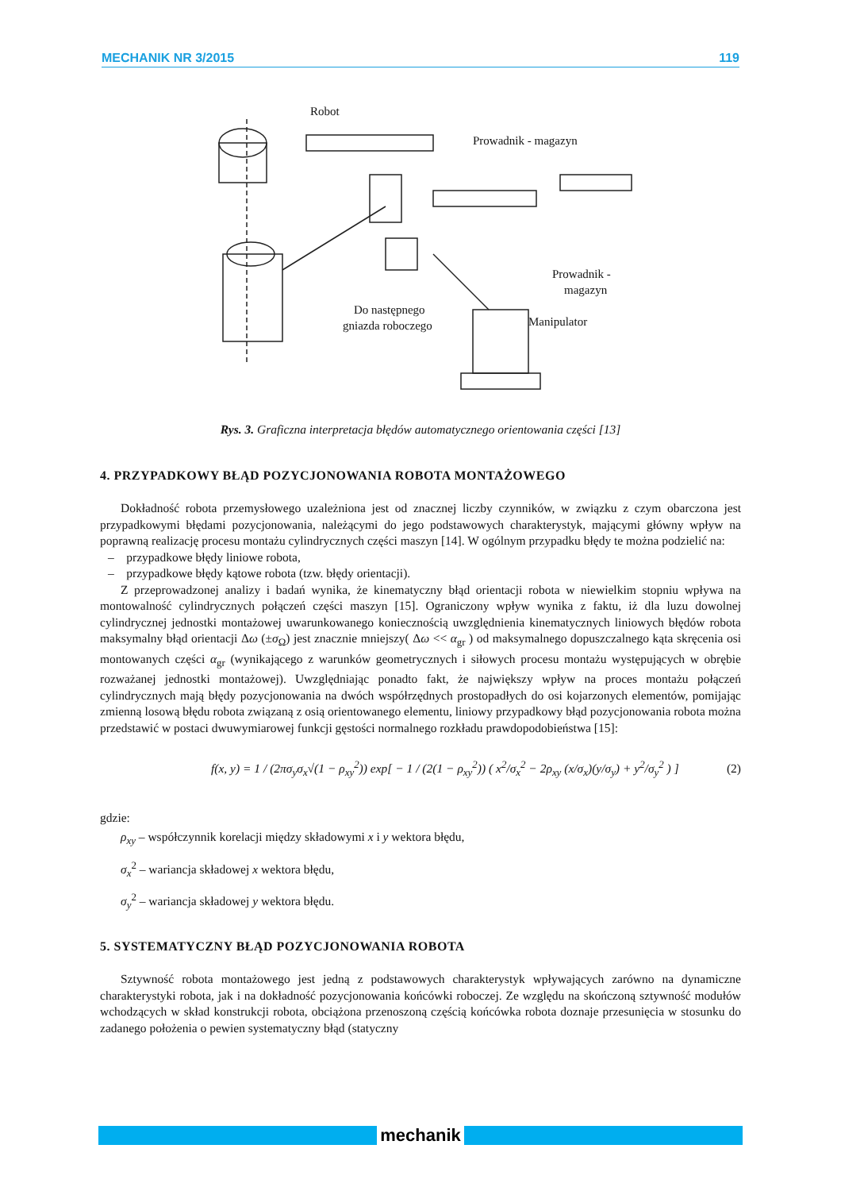MECHANIK NR 3/2015 119
Robot
Prowadnik - magazyn
Prowadnik -
magazyn
Do następnego
gniazda roboczego
Manipulator
Rys. 3. Graficzna interpretacja błędów automatycznego orientowania części [13]
4. PRZYPADKOWY BŁĄD POZYCJONOWANIA ROBOTA MONTAŻOWEGO
Dokładność robota przemysłowego uzależniona jest od znacznej liczby czynników, w związku z czym obarczona jest przypadkowymi błędami pozycjonowania, należącymi do jego podstawowych charakterystyk, mającymi główny wpływ na poprawną realizację procesu montażu cylindrycznych części maszyn [14]. W ogólnym przypadku błędy te można podzielić na:
– przypadkowe błędy liniowe robota,
– przypadkowe błędy kątowe robota (tzw. błędy orientacji).
Z przeprowadzonej analizy i badań wynika, że kinematyczny błąd orientacji robota w niewielkim stopniu wpływa na montowalność cylindrycznych połączeń części maszyn [15]. Ograniczony wpływ wynika z faktu, iż dla luzu dowolnej cylindrycznej jednostki montażowej uwarunkowanego koniecznością uwzględnienia kinematycznych liniowych błędów robota maksymalny błąd orientacji Δω (±σ<sub>Ω</sub>) jest znacznie mniejszy( Δω << α<sub>gr</sub> ) od maksymalnego dopuszczalnego kąta skręcenia osi montowanych części α<sub>gr</sub> (wynikającego z warunków geometrycznych i siłowych procesu montażu występujących w obrębie rozważanej jednostki montażowej). Uwzględniając ponadto fakt, że największy wpływ na proces montażu połączeń cylindrycznych mają błędy pozycjonowania na dwóch współrzędnych prostopadłych do osi kojarzonych elementów, pomijając zmienną losową błędu robota związaną z osią orientowanego elementu, liniowy przypadkowy błąd pozycjonowania robota można przedstawić w postaci dwuwymiarowej funkcji gęstości normalnego rozkładu prawdopodobieństwa [15]:
f(x, y) = 1 / (2πσ<sub>y</sub>σ<sub>x</sub>√(1 − ρ<sub>xy</sub><sup>2</sup>)) exp[ − 1 / (2(1 − ρ<sub>xy</sub><sup>2</sup>)) ( x<sup>2</sup>/σ<sub>x</sub><sup>2</sup> − 2ρ<sub>xy</sub> (x/σ<sub>x</sub>)(y/σ<sub>y</sub>) + y<sup>2</sup>/σ<sub>y</sub><sup>2</sup> ) ] (2)
gdzie:
ρ<sub>xy</sub> – współczynnik korelacji między składowymi x i y wektora błędu,
σ<sub>x</sub><sup>2</sup> – wariancja składowej x wektora błędu,
σ<sub>y</sub><sup>2</sup> – wariancja składowej y wektora błędu.
5. SYSTEMATYCZNY BŁĄD POZYCJONOWANIA ROBOTA
Sztywność robota montażowego jest jedną z podstawowych charakterystyk wpływających zarówno na dynamiczne charakterystyki robota, jak i na dokładność pozycjonowania końcówki roboczej. Ze względu na skończoną sztywność modułów wchodzących w skład konstrukcji robota, obciążona przenoszoną częścią końcówka robota doznaje przesunięcia w stosunku do zadanego położenia o pewien systematyczny błąd (statyczny
mechanik